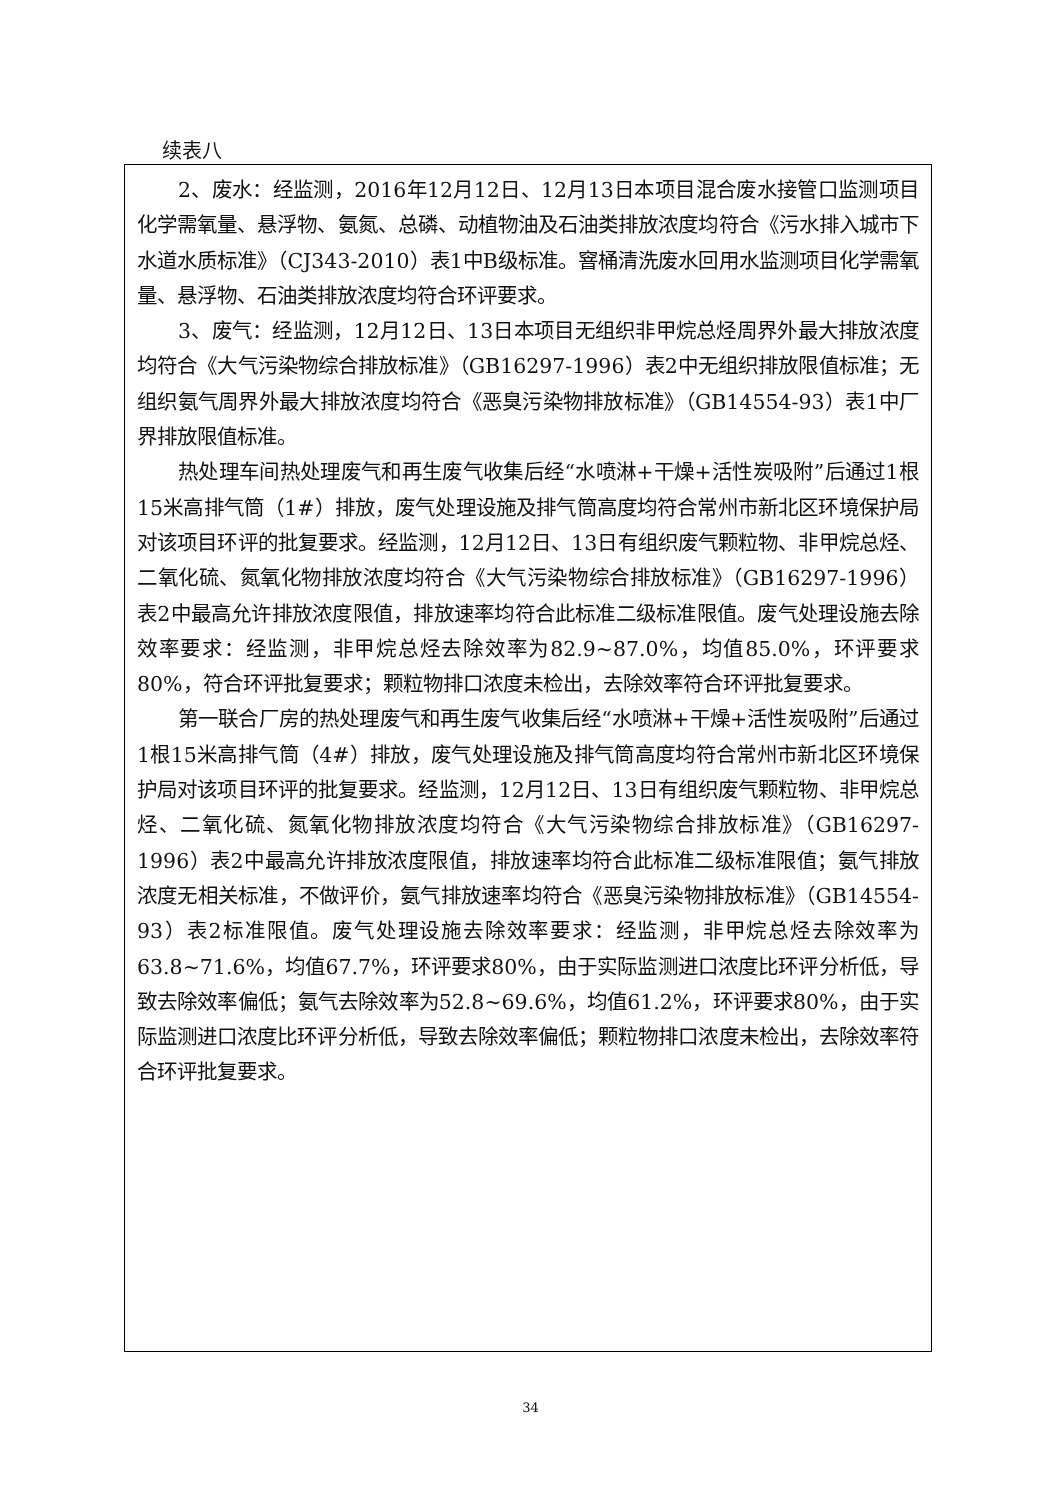续表八
2、废水：经监测，2016年12月12日、12月13日本项目混合废水接管口监测项目化学需氧量、悬浮物、氨氮、总磷、动植物油及石油类排放浓度均符合《污水排入城市下水道水质标准》（CJ343-2010）表1中B级标准。窨桶清洗废水回用水监测项目化学需氧量、悬浮物、石油类排放浓度均符合环评要求。
3、废气：经监测，12月12日、13日本项目无组织非甲烷总烃周界外最大排放浓度均符合《大气污染物综合排放标准》（GB16297-1996）表2中无组织排放限值标准；无组织氨气周界外最大排放浓度均符合《恶臭污染物排放标准》（GB14554-93）表1中厂界排放限值标准。
热处理车间热处理废气和再生废气收集后经“水喷淋+干燥+活性炭吸附”后通过1根15米高排气筒（1#）排放，废气处理设施及排气筒高度均符合常州市新北区环境保护局对该项目环评的批复要求。经监测，12月12日、13日有组织废气颗粒物、非甲烷总烃、二氧化硫、氮氧化物排放浓度均符合《大气污染物综合排放标准》（GB16297-1996）表2中最高允许排放浓度限值，排放速率均符合此标准二级标准限值。废气处理设施去除效率要求：经监测，非甲烷总烃去除效率为82.9~87.0%，均值85.0%，环评要求80%，符合环评批复要求；颗粒物排口浓度未检出，去除效率符合环评批复要求。
第一联合厂房的热处理废气和再生废气收集后经“水喷淋+干燥+活性炭吸附”后通过1根15米高排气筒（4#）排放，废气处理设施及排气筒高度均符合常州市新北区环境保护局对该项目环评的批复要求。经监测，12月12日、13日有组织废气颗粒物、非甲烷总烃、二氧化硫、氮氧化物排放浓度均符合《大气污染物综合排放标准》（GB16297-1996）表2中最高允许排放浓度限值，排放速率均符合此标准二级标准限值；氨气排放浓度无相关标准，不做评价，氨气排放速率均符合《恶臭污染物排放标准》（GB14554-93）表2标准限值。废气处理设施去除效率要求：经监测，非甲烷总烃去除效率为63.8~71.6%，均值67.7%，环评要求80%，由于实际监测进口浓度比环评分析低，导致去除效率偏低；氨气去除效率为52.8~69.6%，均值61.2%，环评要求80%，由于实际监测进口浓度比环评分析低，导致去除效率偏低；颗粒物排口浓度未检出，去除效率符合环评批复要求。
34